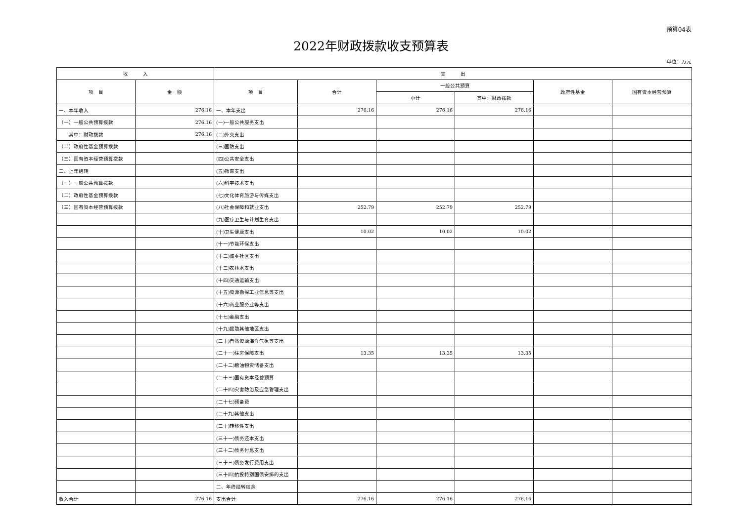预算04表
2022年财政拨款收支预算表
单位：万元
| 收 入 | | 支 出 | | | | | |
| --- | --- | --- | --- | --- | --- | --- | --- |
| 项 目 | 金 额 | 项 目 | 合计 | 一般公共预算 | | 政府性基金 | 国有资本经营预算 |
| | | | | 小计 | 其中：财政拨款 | | |
| 一、本年收入 | 276.16 | 一、本年支出 | 276.16 | 276.16 | 276.16 | | |
| （一）一般公共预算拨款 | 276.16 | (一)一般公共服务支出 | | | | | |
| 其中：财政拨款 | 276.16 | (二)外交支出 | | | | | |
| （二）政府性基金预算拨款 | | (三)国防支出 | | | | | |
| （三）国有资本经营预算拨款 | | (四)公共安全支出 | | | | | |
| 二、上年结转 | | (五)教育支出 | | | | | |
| （一）一般公共预算拨款 | | (六)科学技术支出 | | | | | |
| （二）政府性基金预算拨款 | | (七)文化体育旅游与传媒支出 | | | | | |
| （三）国有资本经营预算拨款 | | (八)社会保障和就业支出 | 252.79 | 252.79 | 252.79 | | |
| | | (九)医疗卫生与计划生育支出 | | | | | |
| | | (十)卫生健康支出 | 10.02 | 10.02 | 10.02 | | |
| | | (十一)节能环保支出 | | | | | |
| | | (十二)城乡社区支出 | | | | | |
| | | (十三)农林水支出 | | | | | |
| | | (十四)交通运输支出 | | | | | |
| | | (十五)资源勘探工业信息等支出 | | | | | |
| | | (十六)商业服务业等支出 | | | | | |
| | | (十七)金融支出 | | | | | |
| | | (十九)援助其他地区支出 | | | | | |
| | | (二十)自然资源海洋气象等支出 | | | | | |
| | | (二十一)住房保障支出 | 13.35 | 13.35 | 13.35 | | |
| | | (二十二)粮油物资储备支出 | | | | | |
| | | (二十三)国有资本经营预算 | | | | | |
| | | (二十四)灾害防治及应急管理支出 | | | | | |
| | | (二十七)预备费 | | | | | |
| | | (二十九)其他支出 | | | | | |
| | | (三十)转移性支出 | | | | | |
| | | (三十一)债务还本支出 | | | | | |
| | | (三十二)债务付息支出 | | | | | |
| | | (三十三)债务发行费用支出 | | | | | |
| | | (三十四)抗投特别国债安排的支出 | | | | | |
| | | 二、年终结转结余 | | | | | |
| 收入合计 | 276.16 | 支出合计 | 276.16 | 276.16 | 276.16 | | |